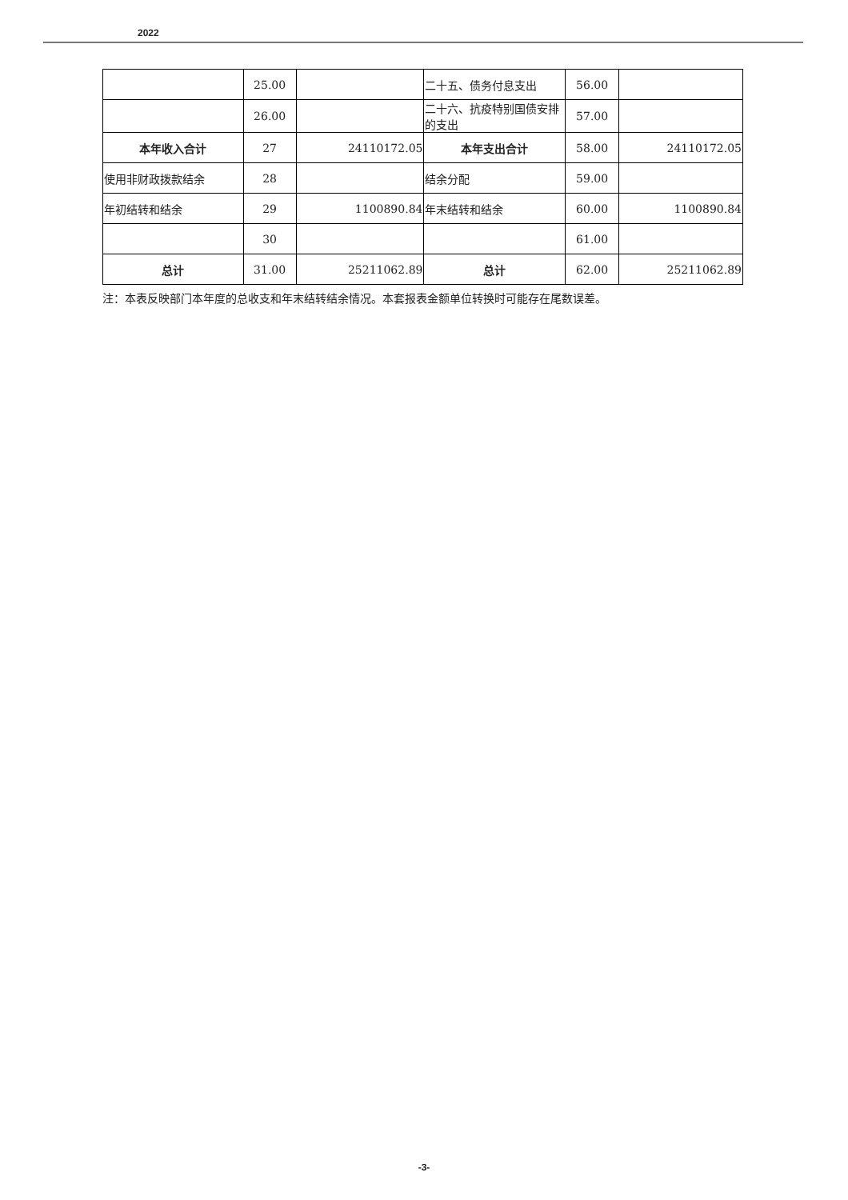2022
| | 25.00 | | 二十五、债务付息支出 | 56.00 | |
| | 26.00 | | 二十六、抗疫特别国债安排的支出 | 57.00 | |
| 本年收入合计 | 27 | 24110172.05 | 本年支出合计 | 58.00 | 24110172.05 |
| 使用非财政拨款结余 | 28 | | 结余分配 | 59.00 | |
| 年初结转和结余 | 29 | 1100890.84 | 年末结转和结余 | 60.00 | 1100890.84 |
| | 30 | | | 61.00 | |
| 总计 | 31.00 | 25211062.89 | 总计 | 62.00 | 25211062.89 |
注：本表反映部门本年度的总收支和年末结转结余情况。本套报表金额单位转换时可能存在尾数误差。
-3-